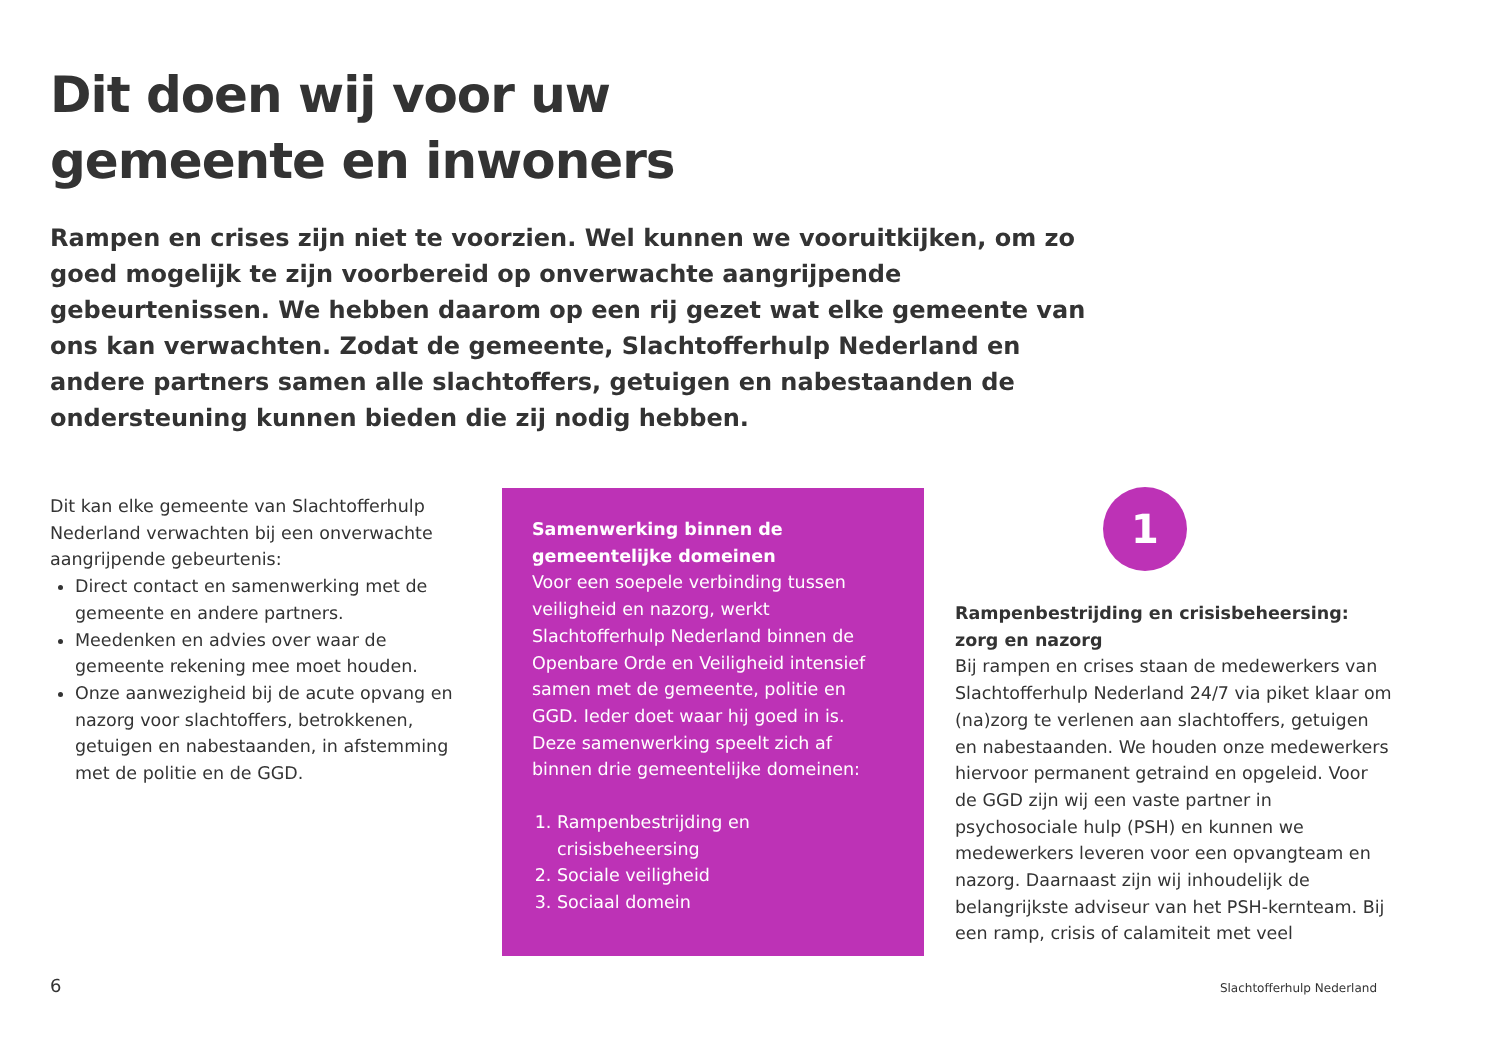Dit doen wij voor uw
gemeente en inwoners
Rampen en crises zijn niet te voorzien. Wel kunnen we vooruitkijken, om zo goed mogelijk te zijn voorbereid op onverwachte aangrijpende gebeurtenissen. We hebben daarom op een rij gezet wat elke gemeente van ons kan verwachten. Zodat de gemeente, Slachtofferhulp Nederland en andere partners samen alle slachtoffers, getuigen en nabestaanden de ondersteuning kunnen bieden die zij nodig hebben.
Dit kan elke gemeente van Slachtofferhulp Nederland verwachten bij een onverwachte aangrijpende gebeurtenis:
Direct contact en samenwerking met de gemeente en andere partners.
Meedenken en advies over waar de gemeente rekening mee moet houden.
Onze aanwezigheid bij de acute opvang en nazorg voor slachtoffers, betrokkenen, getuigen en nabestaanden, in afstemming met de politie en de GGD.
Samenwerking binnen de gemeentelijke domeinen
Voor een soepele verbinding tussen veiligheid en nazorg, werkt Slachtofferhulp Nederland binnen de Openbare Orde en Veiligheid intensief samen met de gemeente, politie en GGD. Ieder doet waar hij goed in is. Deze samenwerking speelt zich af binnen drie gemeentelijke domeinen:
1. Rampenbestrijding en crisisbeheersing
2. Sociale veiligheid
3. Sociaal domein
1
Rampenbestrijding en crisisbeheersing: zorg en nazorg
Bij rampen en crises staan de medewerkers van Slachtofferhulp Nederland 24/7 via piket klaar om (na)zorg te verlenen aan slachtoffers, getuigen en nabestaanden. We houden onze medewerkers hiervoor permanent getraind en opgeleid. Voor de GGD zijn wij een vaste partner in psychosociale hulp (PSH) en kunnen we medewerkers leveren voor een opvangteam en nazorg. Daarnaast zijn wij inhoudelijk de belangrijkste adviseur van het PSH-kernteam. Bij een ramp, crisis of calamiteit met veel
6 Slachtofferhulp Nederland